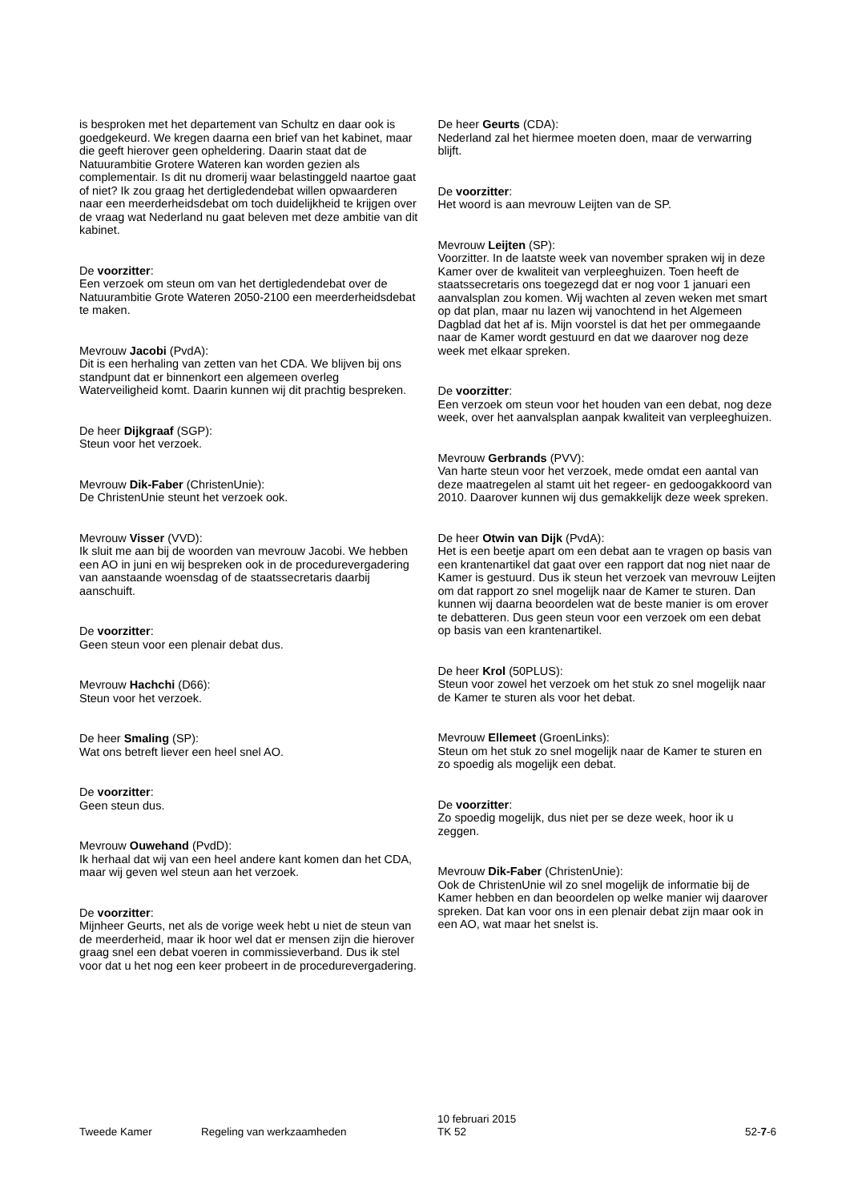is besproken met het departement van Schultz en daar ook is goedgekeurd. We kregen daarna een brief van het kabinet, maar die geeft hierover geen opheldering. Daarin staat dat de Natuurambitie Grotere Wateren kan worden gezien als complementair. Is dit nu dromerij waar belastinggeld naartoe gaat of niet? Ik zou graag het dertigledendebat willen opwaarderen naar een meerderheidsdebat om toch duidelijkheid te krijgen over de vraag wat Nederland nu gaat beleven met deze ambitie van dit kabinet.
De voorzitter:
Een verzoek om steun om van het dertigledendebat over de Natuurambitie Grote Wateren 2050-2100 een meerderheidsdebat te maken.
Mevrouw Jacobi (PvdA):
Dit is een herhaling van zetten van het CDA. We blijven bij ons standpunt dat er binnenkort een algemeen overleg Waterveiligheid komt. Daarin kunnen wij dit prachtig bespreken.
De heer Dijkgraaf (SGP):
Steun voor het verzoek.
Mevrouw Dik-Faber (ChristenUnie):
De ChristenUnie steunt het verzoek ook.
Mevrouw Visser (VVD):
Ik sluit me aan bij de woorden van mevrouw Jacobi. We hebben een AO in juni en wij bespreken ook in de procedurevergadering van aanstaande woensdag of de staatssecretaris daarbij aanschuift.
De voorzitter:
Geen steun voor een plenair debat dus.
Mevrouw Hachchi (D66):
Steun voor het verzoek.
De heer Smaling (SP):
Wat ons betreft liever een heel snel AO.
De voorzitter:
Geen steun dus.
Mevrouw Ouwehand (PvdD):
Ik herhaal dat wij van een heel andere kant komen dan het CDA, maar wij geven wel steun aan het verzoek.
De voorzitter:
Mijnheer Geurts, net als de vorige week hebt u niet de steun van de meerderheid, maar ik hoor wel dat er mensen zijn die hierover graag snel een debat voeren in commissieverband. Dus ik stel voor dat u het nog een keer probeert in de procedurevergadering.
De heer Geurts (CDA):
Nederland zal het hiermee moeten doen, maar de verwarring blijft.
De voorzitter:
Het woord is aan mevrouw Leijten van de SP.
Mevrouw Leijten (SP):
Voorzitter. In de laatste week van november spraken wij in deze Kamer over de kwaliteit van verpleeghuizen. Toen heeft de staatssecretaris ons toegezegd dat er nog voor 1 januari een aanvalsplan zou komen. Wij wachten al zeven weken met smart op dat plan, maar nu lazen wij vanochtend in het Algemeen Dagblad dat het af is. Mijn voorstel is dat het per ommegaande naar de Kamer wordt gestuurd en dat we daarover nog deze week met elkaar spreken.
De voorzitter:
Een verzoek om steun voor het houden van een debat, nog deze week, over het aanvalsplan aanpak kwaliteit van verpleeghuizen.
Mevrouw Gerbrands (PVV):
Van harte steun voor het verzoek, mede omdat een aantal van deze maatregelen al stamt uit het regeer- en gedoogakkoord van 2010. Daarover kunnen wij dus gemakkelijk deze week spreken.
De heer Otwin van Dijk (PvdA):
Het is een beetje apart om een debat aan te vragen op basis van een krantenartikel dat gaat over een rapport dat nog niet naar de Kamer is gestuurd. Dus ik steun het verzoek van mevrouw Leijten om dat rapport zo snel mogelijk naar de Kamer te sturen. Dan kunnen wij daarna beoordelen wat de beste manier is om erover te debatteren. Dus geen steun voor een verzoek om een debat op basis van een krantenartikel.
De heer Krol (50PLUS):
Steun voor zowel het verzoek om het stuk zo snel mogelijk naar de Kamer te sturen als voor het debat.
Mevrouw Ellemeet (GroenLinks):
Steun om het stuk zo snel mogelijk naar de Kamer te sturen en zo spoedig als mogelijk een debat.
De voorzitter:
Zo spoedig mogelijk, dus niet per se deze week, hoor ik u zeggen.
Mevrouw Dik-Faber (ChristenUnie):
Ook de ChristenUnie wil zo snel mogelijk de informatie bij de Kamer hebben en dan beoordelen op welke manier wij daarover spreken. Dat kan voor ons in een plenair debat zijn maar ook in een AO, wat maar het snelst is.
Tweede Kamer
Regeling van werkzaamheden
10 februari 2015
TK 52
52-7-6